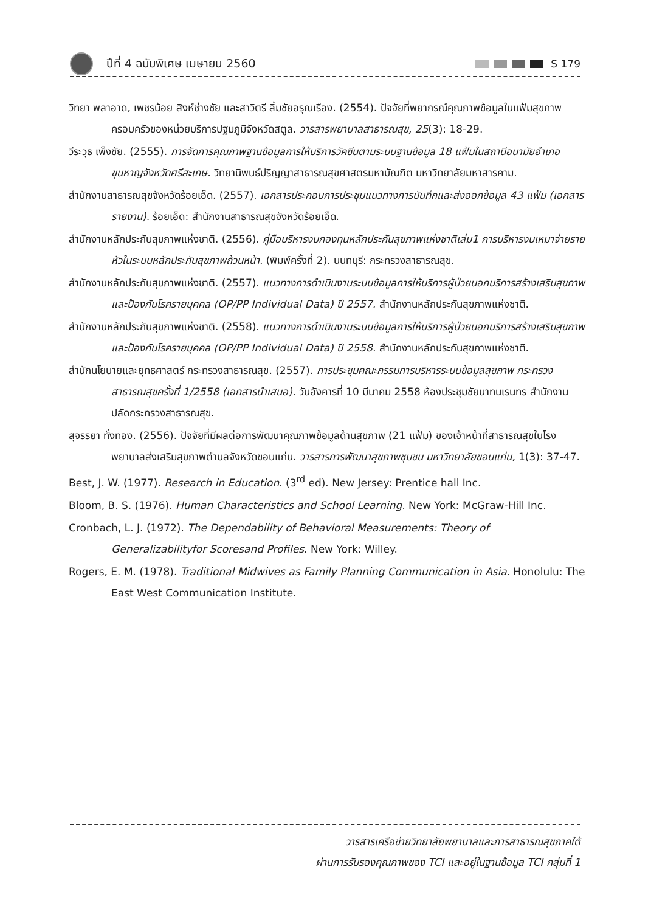ปีที่ 4 ฉบับพิเศษ เมษายน 2560 S 179
วิทยา พลาอาด, เพชรน้อย สิงห์ช่างชัย และสาวิตรี ลิ้มชัยอรุณเรือง. (2554). ปัจจัยที่พยากรณ์คุณภาพข้อมูลในแฟ้มสุขภาพครอบครัวของหน่วยบริการปฐมภูมิจังหวัดสตูล. วารสารพยาบาลสาธารณสุข, 25(3): 18-29.
วีระวุธ เพ็งชัย. (2555). การจัดการคุณภาพฐานข้อมูลการให้บริการวัคซีนตามระบบฐานข้อมูล 18 แฟ้มในสถานีอนามัยอำเภอขุนหาญจังหวัดศรีสะเกษ. วิทยานิพนธ์ปริญญาสาธารณสุขศาสตรมหาบัณฑิต มหาวิทยาลัยมหาสารคาม.
สำนักงานสาธารณสุขจังหวัดร้อยเอ็ด. (2557). เอกสารประกอบการประชุมแนวทางการบันทึกและส่งออกข้อมูล 43 แฟ้ม (เอกสารรายงาน). ร้อยเอ็ด: สำนักงานสาธารณสุขจังหวัดร้อยเอ็ด.
สำนักงานหลักประกันสุขภาพแห่งชาติ. (2556). คู่มือบริหารงบกองทุนหลักประกันสุขภาพแห่งชาติเล่ม1 การบริหารงบเหมาจ่ายรายหัวในระบบหลักประกันสุขภาพถ้วนหน้า. (พิมพ์ครั้งที่ 2). นนทบุรี: กระทรวงสาธารณสุข.
สำนักงานหลักประกันสุขภาพแห่งชาติ. (2557). แนวทางการดำเนินงานระบบข้อมูลการให้บริการผู้ป่วยนอกบริการสร้างเสริมสุขภาพและป้องกันโรครายบุคคล (OP/PP Individual Data) ปี 2557. สำนักงานหลักประกันสุขภาพแห่งชาติ.
สำนักงานหลักประกันสุขภาพแห่งชาติ. (2558). แนวทางการดำเนินงานระบบข้อมูลการให้บริการผู้ป่วยนอกบริการสร้างเสริมสุขภาพและป้องกันโรครายบุคคล (OP/PP Individual Data) ปี 2558. สำนักงานหลักประกันสุขภาพแห่งชาติ.
สำนักนโยบายและยุทธศาสตร์ กระทรวงสาธารณสุข. (2557). การประชุมคณะกรรมการบริหารระบบข้อมูลสุขภาพ กระทรวงสาธารณสุขครั้งที่ 1/2558 (เอกสารนำเสนอ). วันอังคารที่ 10 มีนาคม 2558 ห้องประชุมชัยนาทนเรนทร สำนักงานปลัดกระทรวงสาธารณสุข.
สุจรรยา ทั่งทอง. (2556). ปัจจัยที่มีผลต่อการพัฒนาคุณภาพข้อมูลด้านสุขภาพ (21 แฟ้ม) ของเจ้าหน้าที่สาธารณสุขในโรงพยาบาลส่งเสริมสุขภาพตำบลจังหวัดขอนแก่น. วารสารการพัฒนาสุขภาพชุมชน มหาวิทยาลัยขอนแก่น, 1(3): 37-47.
Best, J. W. (1977). Research in Education. (3<sup>rd</sup> ed). New Jersey: Prentice hall Inc.
Bloom, B. S. (1976). Human Characteristics and School Learning. New York: McGraw-Hill Inc.
Cronbach, L. J. (1972). The Dependability of Behavioral Measurements: Theory of Generalizabilityfor Scoresand Profiles. New York: Willey.
Rogers, E. M. (1978). Traditional Midwives as Family Planning Communication in Asia. Honolulu: The East West Communication Institute.
วารสารเครือข่ายวิทยาลัยพยาบาลและการสาธารณสุขภาคใต้
ผ่านการรับรองคุณภาพของ TCI และอยู่ในฐานข้อมูล TCI กลุ่มที่ 1